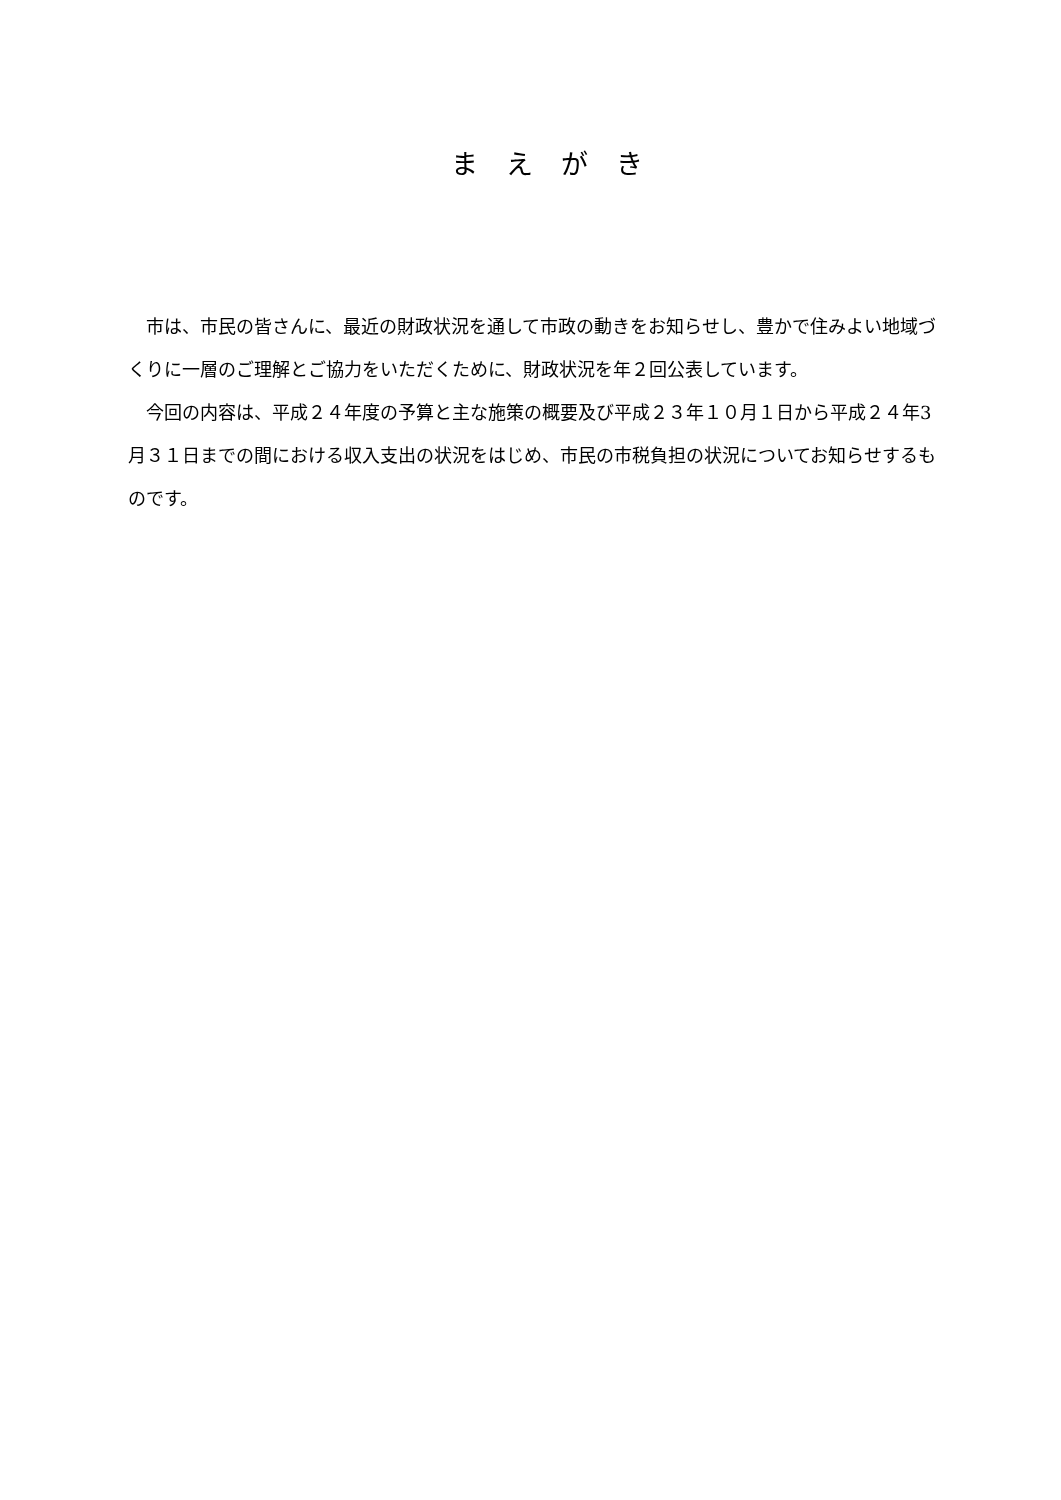まえがき
　市は、市民の皆さんに、最近の財政状況を通して市政の動きをお知らせし、豊かで住みよい地域づくりに一層のご理解とご協力をいただくために、財政状況を年２回公表しています。
　今回の内容は、平成２４年度の予算と主な施策の概要及び平成２３年１０月１日から平成２４年3月３１日までの間における収入支出の状況をはじめ、市民の市税負担の状況についてお知らせするものです。